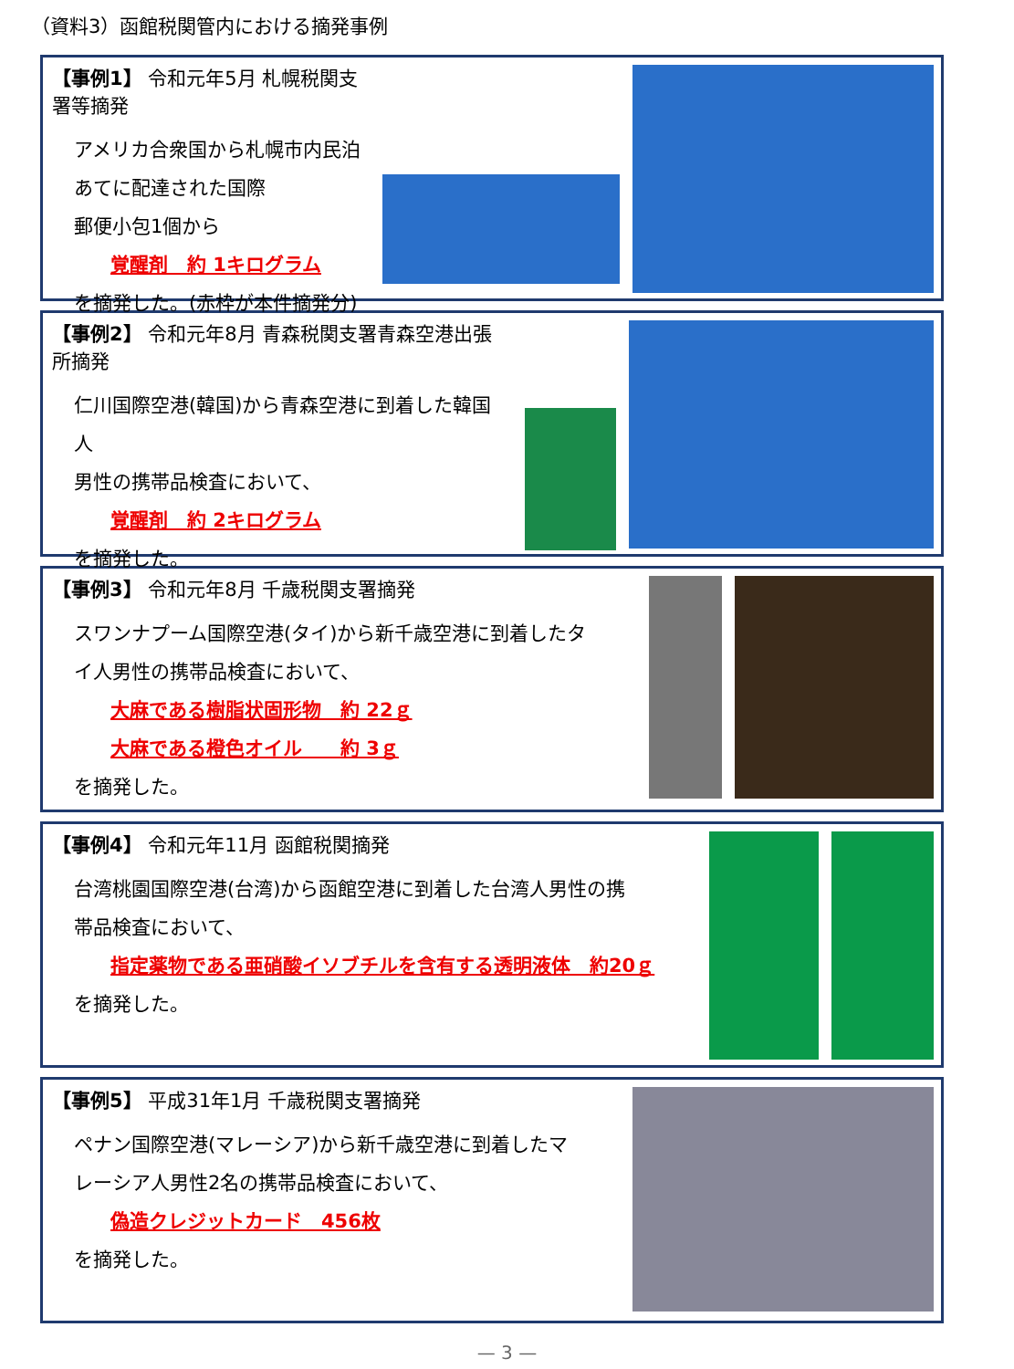（資料3）函館税関管内における摘発事例
【事例1】 令和元年5月 札幌税関支署等摘発
アメリカ合衆国から札幌市内民泊あてに配達された国際
郵便小包1個から
覚醒剤　約 1キログラム
を摘発した。(赤枠が本件摘発分)
【事例2】 令和元年8月 青森税関支署青森空港出張所摘発
仁川国際空港(韓国)から青森空港に到着した韓国人
男性の携帯品検査において、
覚醒剤　約 2キログラム
を摘発した。
【事例3】 令和元年8月 千歳税関支署摘発
スワンナプーム国際空港(タイ)から新千歳空港に到着したタ
イ人男性の携帯品検査において、
大麻である樹脂状固形物　約 22ｇ
大麻である橙色オイル　　約 3ｇ
を摘発した。
【事例4】 令和元年11月 函館税関摘発
台湾桃園国際空港(台湾)から函館空港に到着した台湾人男性の携
帯品検査において、
指定薬物である亜硝酸イソブチルを含有する透明液体　約20ｇ
を摘発した。
【事例5】 平成31年1月 千歳税関支署摘発
ペナン国際空港(マレーシア)から新千歳空港に到着したマ
レーシア人男性2名の携帯品検査において、
偽造クレジットカード　456枚
を摘発した。
— 3 —